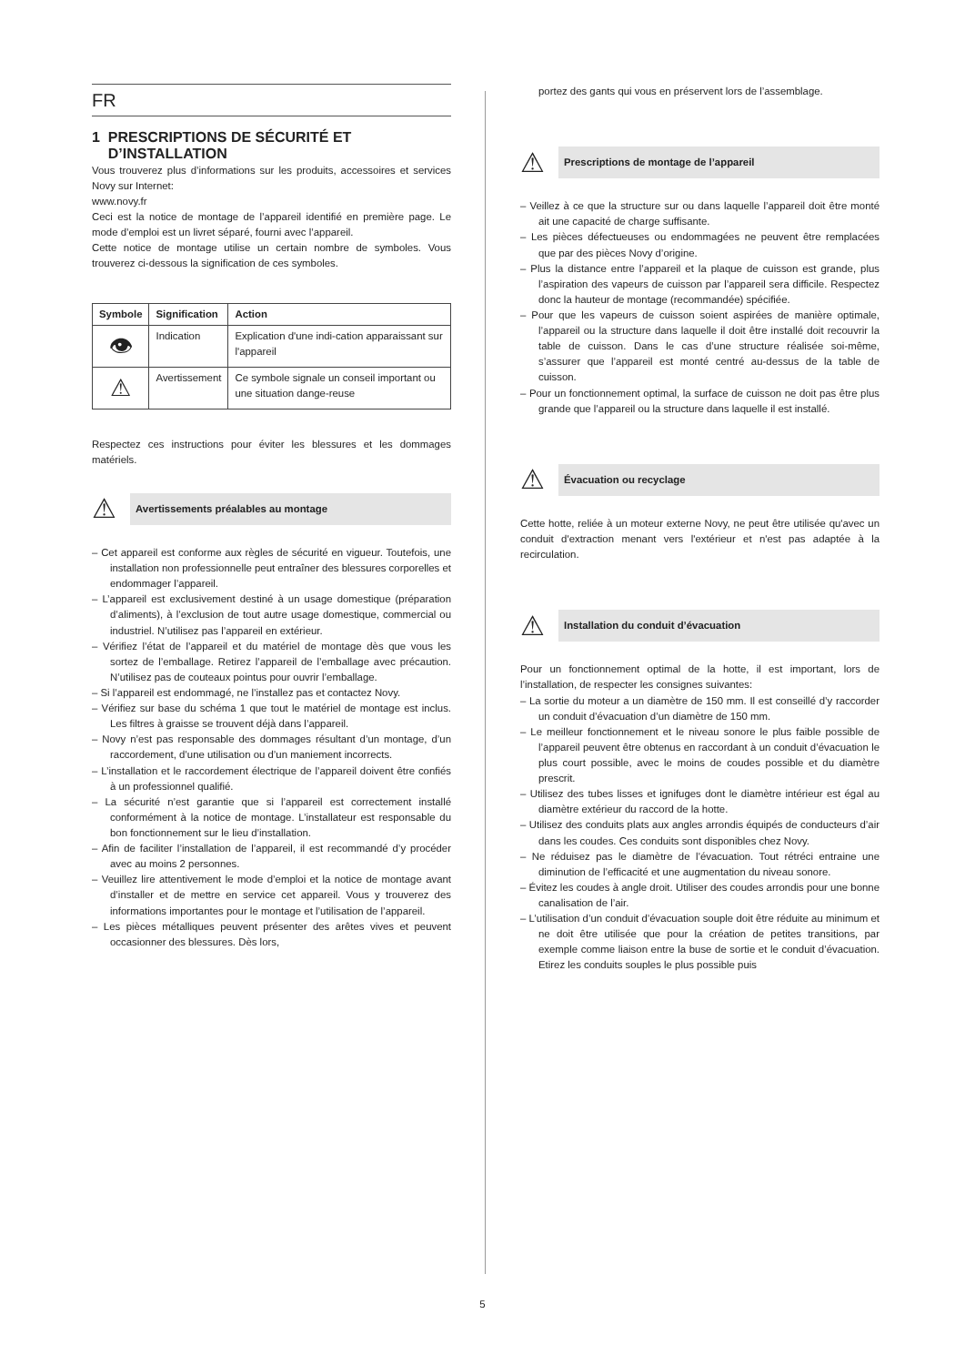FR
1 PRESCRIPTIONS DE SÉCURITÉ ET
D’INSTALLATION
Vous trouverez plus d’informations sur les produits, accessoires et services Novy sur Internet:
www.novy.fr
Ceci est la notice de montage de l’appareil identifié en première page. Le mode d’emploi est un livret séparé, fourni avec l’appareil.
Cette notice de montage utilise un certain nombre de symboles. Vous trouverez ci-dessous la signification de ces symboles.
| Symbole | Signification | Action |
| --- | --- | --- |
| 👁 | Indication | Explication d'une indi-cation apparaissant sur l'appareil |
| ⚠ | Avertissement | Ce symbole signale un conseil important ou une situation dange-reuse |
Respectez ces instructions pour éviter les blessures et les dommages matériels.
⚠ Avertissements préalables au montage
– Cet appareil est conforme aux règles de sécurité en vigueur. Toutefois, une installation non professionnelle peut entraîner des blessures corporelles et endommager l’appareil.
– L’appareil est exclusivement destiné à un usage domestique (préparation d’aliments), à l’exclusion de tout autre usage domestique, commercial ou industriel. N’utilisez pas l’appareil en extérieur.
– Vérifiez l’état de l’appareil et du matériel de montage dès que vous les sortez de l’emballage. Retirez l’appareil de l’emballage avec précaution. N’utilisez pas de couteaux pointus pour ouvrir l’emballage.
– Si l’appareil est endommagé, ne l’installez pas et contactez Novy.
– Vérifiez sur base du schéma 1 que tout le matériel de montage est inclus. Les filtres à graisse se trouvent déjà dans l’appareil.
– Novy n’est pas responsable des dommages résultant d’un montage, d’un raccordement, d’une utilisation ou d’un maniement incorrects.
– L’installation et le raccordement électrique de l’appareil doivent être confiés à un professionnel qualifié.
– La sécurité n’est garantie que si l’appareil est correctement installé conformément à la notice de montage. L’installateur est responsable du bon fonctionnement sur le lieu d’installation.
– Afin de faciliter l’installation de l’appareil, il est recommandé d’y procéder avec au moins 2 personnes.
– Veuillez lire attentivement le mode d’emploi et la notice de montage avant d’installer et de mettre en service cet appareil. Vous y trouverez des informations importantes pour le montage et l’utilisation de l’appareil.
– Les pièces métalliques peuvent présenter des arêtes vives et peuvent occasionner des blessures. Dès lors,
portez des gants qui vous en préservent lors de l’assemblage.
⚠ Prescriptions de montage de l’appareil
– Veillez à ce que la structure sur ou dans laquelle l’appareil doit être monté ait une capacité de charge suffisante.
– Les pièces défectueuses ou endommagées ne peuvent être remplacées que par des pièces Novy d’origine.
– Plus la distance entre l’appareil et la plaque de cuisson est grande, plus l’aspiration des vapeurs de cuisson par l’appareil sera difficile. Respectez donc la hauteur de montage (recommandée) spécifiée.
– Pour que les vapeurs de cuisson soient aspirées de manière optimale, l’appareil ou la structure dans laquelle il doit être installé doit recouvrir la table de cuisson. Dans le cas d’une structure réalisée soi-même, s’assurer que l’appareil est monté centré au-dessus de la table de cuisson.
– Pour un fonctionnement optimal, la surface de cuisson ne doit pas être plus grande que l’appareil ou la structure dans laquelle il est installé.
⚠ Évacuation ou recyclage
Cette hotte, reliée à un moteur externe Novy, ne peut être utilisée qu'avec un conduit d'extraction menant vers l'extérieur et n'est pas adaptée à la recirculation.
⚠ Installation du conduit d’évacuation
Pour un fonctionnement optimal de la hotte, il est important, lors de l’installation, de respecter les consignes suivantes:
– La sortie du moteur a un diamètre de 150 mm. Il est conseillé d’y raccorder un conduit d’évacuation d’un diamètre de 150 mm.
– Le meilleur fonctionnement et le niveau sonore le plus faible possible de l’appareil peuvent être obtenus en raccordant à un conduit d’évacuation le plus court possible, avec le moins de coudes possible et du diamètre prescrit.
– Utilisez des tubes lisses et ignifuges dont le diamètre intérieur est égal au diamètre extérieur du raccord de la hotte.
– Utilisez des conduits plats aux angles arrondis équipés de conducteurs d’air dans les coudes. Ces conduits sont disponibles chez Novy.
– Ne réduisez pas le diamètre de l’évacuation. Tout rétréci entraine une diminution de l’efficacité et une augmentation du niveau sonore.
– Évitez les coudes à angle droit. Utiliser des coudes arrondis pour une bonne canalisation de l’air.
– L’utilisation d’un conduit d’évacuation souple doit être réduite au minimum et ne doit être utilisée que pour la création de petites transitions, par exemple comme liaison entre la buse de sortie et le conduit d’évacuation. Etirez les conduits souples le plus possible puis
5